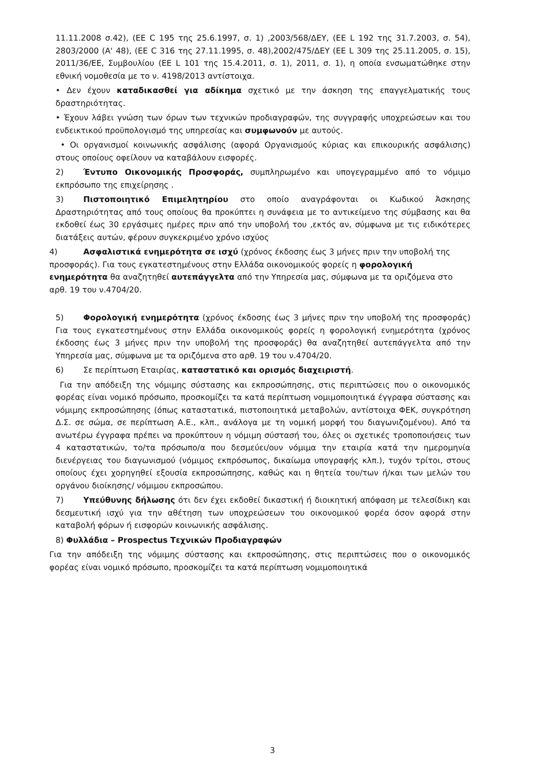11.11.2008 σ.42), (ΕΕ C 195 της 25.6.1997, σ. 1) ,2003/568/ΔΕΥ, (ΕΕ L 192 της 31.7.2003, σ. 54), 2803/2000 (Α' 48), (ΕΕ C 316 της 27.11.1995, σ. 48),2002/475/ΔΕΥ (ΕΕ L 309 της 25.11.2005, σ. 15), 2011/36/ΕΕ, Συμβουλίου (ΕΕ L 101 της 15.4.2011, σ. 1), 2011, σ. 1), η οποία ενσωματώθηκε στην εθνική νομοθεσία με το ν. 4198/2013 αντίστοιχα.
• Δεν έχουν καταδικασθεί για αδίκημα σχετικό με την άσκηση της επαγγελματικής τους δραστηριότητας.
• Έχουν λάβει γνώση των όρων των τεχνικών προδιαγραφών, της συγγραφής υποχρεώσεων και του ενδεικτικού προϋπολογισμό της υπηρεσίας και συμφωνούν με αυτούς.
• Οι οργανισμοί κοινωνικής ασφάλισης (αφορά Οργανισμούς κύριας και επικουρικής ασφάλισης) στους οποίους οφείλουν να καταβάλουν εισφορές.
2) Έντυπο Οικονομικής Προσφοράς, συμπληρωμένο και υπογεγραμμένο από το νόμιμο εκπρόσωπο της επιχείρησης .
3) Πιστοποιητικό Επιμελητηρίου στο οποίο αναγράφονται οι Κωδικού Άσκησης Δραστηριότητας από τους οποίους θα προκύπτει η συνάφεια με το αντικείμενο της σύμβασης και θα εκδοθεί έως 30 εργάσιμες ημέρες πριν από την υποβολή του ,εκτός αν, σύμφωνα με τις ειδικότερες διατάξεις αυτών, φέρουν συγκεκριμένο χρόνο ισχύος
4) Ασφαλιστικά ενημερότητα σε ισχύ (χρόνος έκδοσης έως 3 μήνες πριν την υποβολή της προσφοράς). Για τους εγκατεστημένους στην Ελλάδα οικονομικούς φορείς η φορολογική ενημερότητα θα αναζητηθεί αυτεπάγγελτα από την Υπηρεσία μας, σύμφωνα με τα οριζόμενα στο αρθ. 19 του ν.4704/20.
5) Φορολογική ενημερότητα (χρόνος έκδοσης έως 3 μήνες πριν την υποβολή της προσφοράς) Για τους εγκατεστημένους στην Ελλάδα οικονομικούς φορείς η φορολογική ενημερότητα (χρόνος έκδοσης έως 3 μήνες πριν την υποβολή της προσφοράς) θα αναζητηθεί αυτεπάγγελτα από την Υπηρεσία μας, σύμφωνα με τα οριζόμενα στο αρθ. 19 του ν.4704/20.
6) Σε περίπτωση Εταιρίας, καταστατικό και ορισμός διαχειριστή.
Για την απόδειξη της νόμιμης σύστασης και εκπροσώπησης, στις περιπτώσεις που ο οικονομικός φορέας είναι νομικό πρόσωπο, προσκομίζει τα κατά περίπτωση νομιμοποιητικά έγγραφα σύστασης και νόμιμης εκπροσώπησης (όπως καταστατικά, πιστοποιητικά μεταβολών, αντίστοιχα ΦΕΚ, συγκρότηση Δ.Σ. σε σώμα, σε περίπτωση Α.Ε., κλπ., ανάλογα με τη νομική μορφή του διαγωνιζομένου). Από τα ανωτέρω έγγραφα πρέπει να προκύπτουν η νόμιμη σύστασή του, όλες οι σχετικές τροποποιήσεις των 4 καταστατικών, το/τα πρόσωπο/α που δεσμεύει/ουν νόμιμα την εταιρία κατά την ημερομηνία διενέργειας του διαγωνισμού (νόμιμος εκπρόσωπος, δικαίωμα υπογραφής κλπ.), τυχόν τρίτοι, στους οποίους έχει χορηγηθεί εξουσία εκπροσώπησης, καθώς και η θητεία του/των ή/και των μελών του οργάνου διοίκησης/ νόμιμου εκπροσώπου.
7) Υπεύθυνης δήλωσης ότι δεν έχει εκδοθεί δικαστική ή διοικητική απόφαση με τελεσίδικη και δεσμευτική ισχύ για την αθέτηση των υποχρεώσεων του οικονομικού φορέα όσον αφορά στην καταβολή φόρων ή εισφορών κοινωνικής ασφάλισης.
8) Φυλλάδια – Prospectus Τεχνικών Προδιαγραφών
Για την απόδειξη της νόμιμης σύστασης και εκπροσώπησης, στις περιπτώσεις που ο οικονομικός φορέας είναι νομικό πρόσωπο, προσκομίζει τα κατά περίπτωση νομιμοποιητικά
3